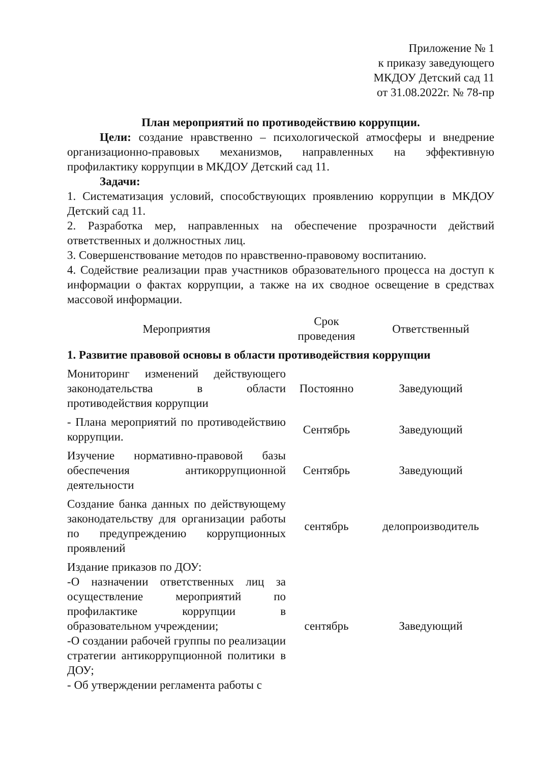Приложение № 1
к приказу заведующего
МКДОУ Детский сад 11
от 31.08.2022г. № 78-пр
План мероприятий по противодействию коррупции.
Цели: создание нравственно – психологической атмосферы и внедрение организационно-правовых механизмов, направленных на эффективную профилактику коррупции в МКДОУ Детский сад 11.
Задачи:
1. Систематизация условий, способствующих проявлению коррупции в МКДОУ Детский сад 11.
2. Разработка мер, направленных на обеспечение прозрачности действий ответственных и должностных лиц.
3. Совершенствование методов по нравственно-правовому воспитанию.
4. Содействие реализации прав участников образовательного процесса на доступ к информации о фактах коррупции, а также на их сводное освещение в средствах массовой информации.
| Мероприятия | Срок проведения | Ответственный |
| --- | --- | --- |
| 1. Развитие правовой основы в области противодействия коррупции | | |
| Мониторинг изменений действующего законодательства в области противодействия коррупции | Постоянно | Заведующий |
| - Плана мероприятий по противодействию коррупции. | Сентябрь | Заведующий |
| Изучение нормативно-правовой базы обеспечения антикоррупционной деятельности | Сентябрь | Заведующий |
| Создание банка данных по действующему законодательству для организации работы по предупреждению коррупционных проявлений | сентябрь | делопроизводитель |
| Издание приказов по ДОУ: -О назначении ответственных лиц за осуществление мероприятий по профилактике коррупции в образовательном учреждении; -О создании рабочей группы по реализации стратегии антикоррупционной политики в ДОУ; - Об утверждении регламента работы с | сентябрь | Заведующий |